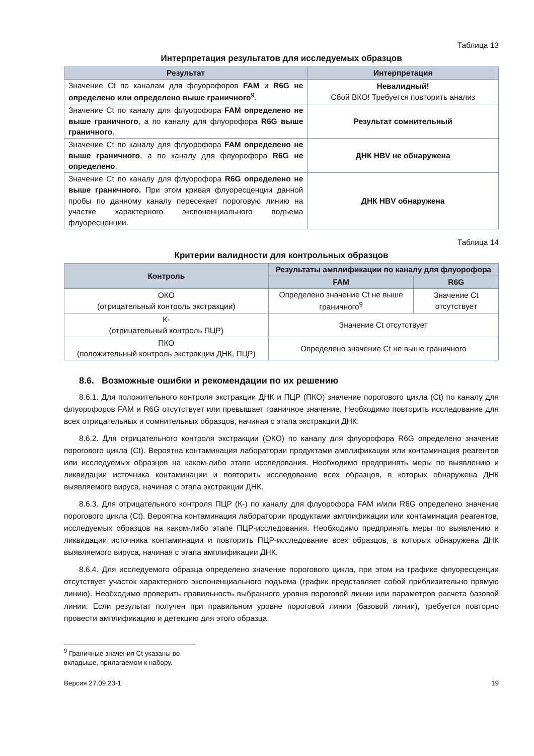Таблица 13
Интерпретация результатов для исследуемых образцов
| Результат | Интерпретация |
| --- | --- |
| Значение Ct по каналам для флуорофоров FAM и R6G не определено или определено выше граничного<sup>9</sup>. | Невалидный! Сбой ВКО! Требуется повторить анализ |
| Значение Ct по каналу для флуорофора FAM определено не выше граничного , а по каналу для флуорофора R6G выше граничного . | Результат сомнительный |
| Значение Ct по каналу для флуорофора FAM определено не выше граничного , а по каналу для флуорофора R6G не определено . | ДНК HBV не обнаружена |
| Значение Ct по каналу для флуорофора R6G определено не выше граничного. При этом кривая флуоресценции данной пробы по данному каналу пересекает пороговую линию на участке характерного экспоненциального подъема флуоресценции. | ДНК HBV обнаружена |
Таблица 14
Критерии валидности для контрольных образцов
| Контроль | Результаты амплификации по каналу для флуорофора | |
| --- | --- | --- |
| | FAM | R6G |
| ОКО (отрицательный контроль экстракции) | Определено значение Ct не выше граничного<sup>9</sup> | Значение Ct отсутствует |
| К- (отрицательный контроль ПЦР) | Значение Ct отсутствует | |
| ПКО (положительный контроль экстракции ДНК, ПЦР) | Определено значение Ct не выше граничного | |
8.6. Возможные ошибки и рекомендации по их решению
8.6.1. Для положительного контроля экстракции ДНК и ПЦР (ПКО) значение порогового цикла (Ct) по каналу для флуорофоров FAM и R6G отсутствует или превышает граничное значение. Необходимо повторить исследование для всех отрицательных и сомнительных образцов, начиная с этапа экстракции ДНК.
8.6.2. Для отрицательного контроля экстракции (ОКО) по каналу для флуорофора R6G определено значение порогового цикла (Ct). Вероятна контаминация лаборатории продуктами амплификации или контаминация реагентов или исследуемых образцов на каком-либо этапе исследования. Необходимо предпринять меры по выявлению и ликвидации источника контаминации и повторить исследование всех образцов, в которых обнаружена ДНК выявляемого вируса, начиная с этапа экстракции ДНК.
8.6.3. Для отрицательного контроля ПЦР (К-) по каналу для флуорофора FAM и/или R6G определено значение порогового цикла (Ct). Вероятна контаминация лаборатории продуктами амплификации или контаминация реагентов, исследуемых образцов на каком-либо этапе ПЦР-исследования. Необходимо предпринять меры по выявлению и ликвидации источника контаминации и повторить ПЦР-исследование всех образцов, в которых обнаружена ДНК выявляемого вируса, начиная с этапа амплификации ДНК.
8.6.4. Для исследуемого образца определено значение порогового цикла, при этом на графике флуоресценции отсутствует участок характерного экспоненциального подъема (график представляет собой приблизительно прямую линию). Необходимо проверить правильность выбранного уровня пороговой линии или параметров расчета базовой линии. Если результат получен при правильном уровне пороговой линии (базовой линии), требуется повторно провести амплификацию и детекцию для этого образца.
<sup>9</sup> Граничные значения Ct указаны во вкладыше, прилагаемом к набору.
Версия 27.09.23-1 19